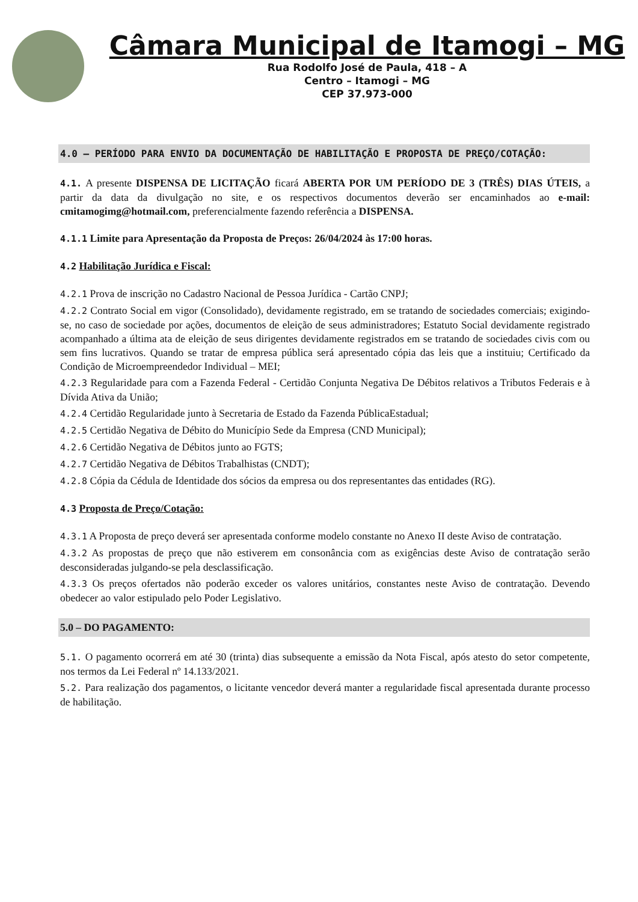Câmara Municipal de Itamogi – MG
Rua Rodolfo José de Paula, 418 – A
Centro – Itamogi – MG
CEP 37.973-000
4.0 – PERÍODO PARA ENVIO DA DOCUMENTAÇÃO DE HABILITAÇÃO E PROPOSTA DE PREÇO/COTAÇÃO:
4.1. A presente DISPENSA DE LICITAÇÃO ficará ABERTA POR UM PERÍODO DE 3 (TRÊS) DIAS ÚTEIS, a partir da data da divulgação no site, e os respectivos documentos deverão ser encaminhados ao e-mail: cmitamogimg@hotmail.com, preferencialmente fazendo referência a DISPENSA.
4.1.1 Limite para Apresentação da Proposta de Preços: 26/04/2024 às 17:00 horas.
4.2 Habilitação Jurídica e Fiscal:
4.2.1 Prova de inscrição no Cadastro Nacional de Pessoa Jurídica - Cartão CNPJ;
4.2.2 Contrato Social em vigor (Consolidado), devidamente registrado, em se tratando de sociedades comerciais; exigindo-se, no caso de sociedade por ações, documentos de eleição de seus administradores; Estatuto Social devidamente registrado acompanhado a última ata de eleição de seus dirigentes devidamente registrados em se tratando de sociedades civis com ou sem fins lucrativos. Quando se tratar de empresa pública será apresentado cópia das leis que a instituiu; Certificado da Condição de Microempreendedor Individual – MEI;
4.2.3 Regularidade para com a Fazenda Federal - Certidão Conjunta Negativa De Débitos relativos a Tributos Federais e à Dívida Ativa da União;
4.2.4 Certidão Regularidade junto à Secretaria de Estado da Fazenda PúblicaEstadual;
4.2.5 Certidão Negativa de Débito do Município Sede da Empresa (CND Municipal);
4.2.6 Certidão Negativa de Débitos junto ao FGTS;
4.2.7 Certidão Negativa de Débitos Trabalhistas (CNDT);
4.2.8 Cópia da Cédula de Identidade dos sócios da empresa ou dos representantes das entidades (RG).
4.3 Proposta de Preço/Cotação:
4.3.1 A Proposta de preço deverá ser apresentada conforme modelo constante no Anexo II deste Aviso de contratação.
4.3.2 As propostas de preço que não estiverem em consonância com as exigências deste Aviso de contratação serão desconsideradas julgando-se pela desclassificação.
4.3.3 Os preços ofertados não poderão exceder os valores unitários, constantes neste Aviso de contratação. Devendo obedecer ao valor estipulado pelo Poder Legislativo.
5.0 – DO PAGAMENTO:
5.1. O pagamento ocorrerá em até 30 (trinta) dias subsequente a emissão da Nota Fiscal, após atesto do setor competente, nos termos da Lei Federal nº 14.133/2021.
5.2. Para realização dos pagamentos, o licitante vencedor deverá manter a regularidade fiscal apresentada durante processo de habilitação.